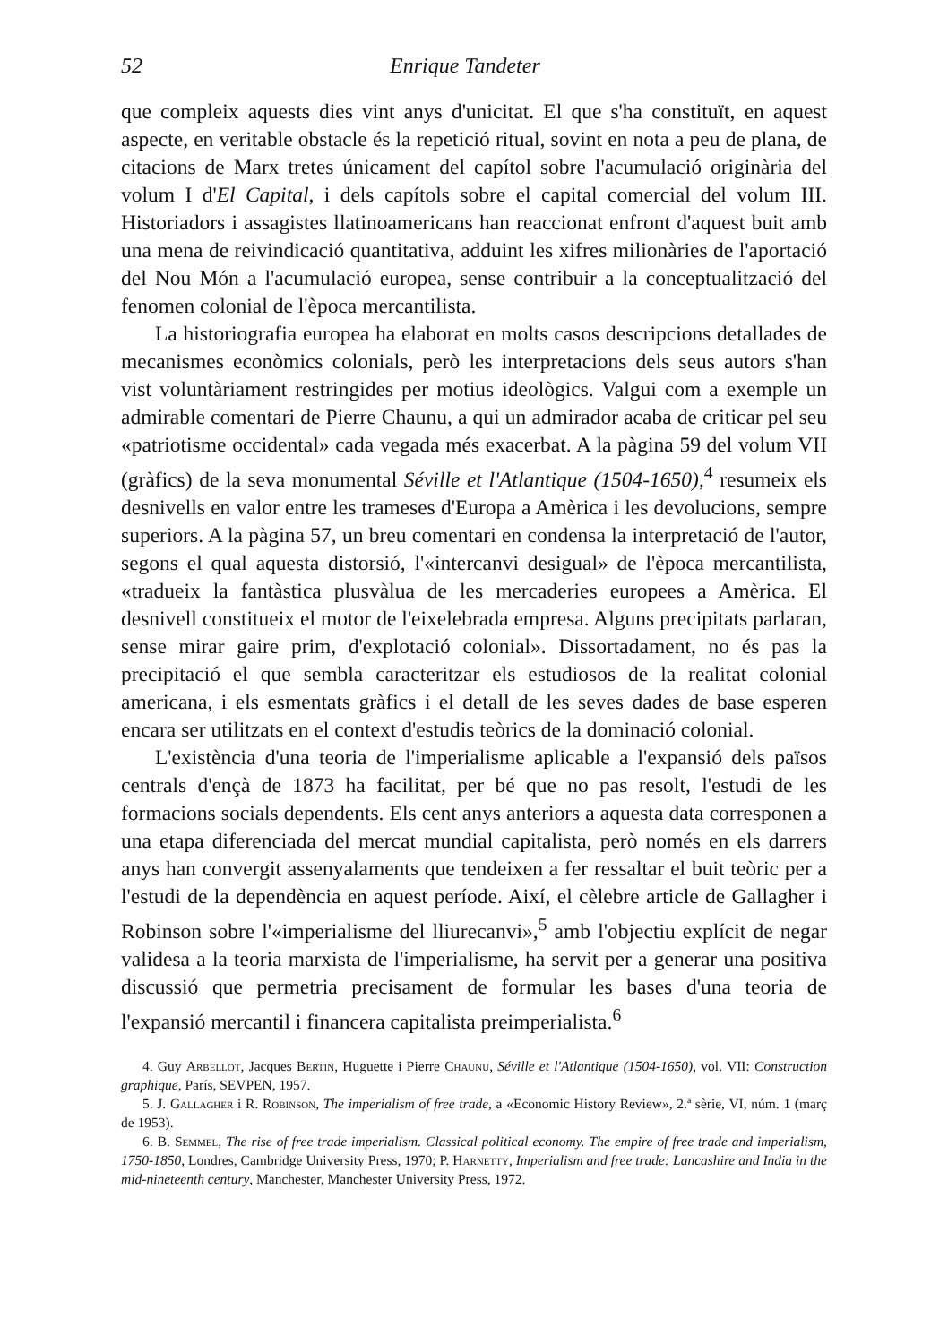52 Enrique Tandeter
que compleix aquests dies vint anys d'unicitat. El que s'ha constituït, en aquest aspecte, en veritable obstacle és la repetició ritual, sovint en nota a peu de plana, de citacions de Marx tretes únicament del capítol sobre l'acumulació originària del volum I d'El Capital, i dels capítols sobre el capital comercial del volum III. Historiadors i assagistes llatinoamericans han reaccionat enfront d'aquest buit amb una mena de reivindicació quantitativa, adduint les xifres milionàries de l'aportació del Nou Món a l'acumulació europea, sense contribuir a la conceptualització del fenomen colonial de l'època mercantilista.
La historiografia europea ha elaborat en molts casos descripcions detallades de mecanismes econòmics colonials, però les interpretacions dels seus autors s'han vist voluntàriament restringides per motius ideològics. Valgui com a exemple un admirable comentari de Pierre Chaunu, a qui un admirador acaba de criticar pel seu «patriotisme occidental» cada vegada més exacerbat. A la pàgina 59 del volum VII (gràfics) de la seva monumental Séville et l'Atlantique (1504-1650),<sup>4</sup> resumeix els desnivells en valor entre les trameses d'Europa a Amèrica i les devolucions, sempre superiors. A la pàgina 57, un breu comentari en condensa la interpretació de l'autor, segons el qual aquesta distorsió, l'«intercanvi desigual» de l'època mercantilista, «tradueix la fantàstica plusvàlua de les mercaderies europees a Amèrica. El desnivell constitueix el motor de l'eixelebrada empresa. Alguns precipitats parlaran, sense mirar gaire prim, d'explotació colonial». Dissortadament, no és pas la precipitació el que sembla caracteritzar els estudiosos de la realitat colonial americana, i els esmentats gràfics i el detall de les seves dades de base esperen encara ser utilitzats en el context d'estudis teòrics de la dominació colonial.
L'existència d'una teoria de l'imperialisme aplicable a l'expansió dels països centrals d'ençà de 1873 ha facilitat, per bé que no pas resolt, l'estudi de les formacions socials dependents. Els cent anys anteriors a aquesta data corresponen a una etapa diferenciada del mercat mundial capitalista, però només en els darrers anys han convergit assenyalaments que tendeixen a fer ressaltar el buit teòric per a l'estudi de la dependència en aquest període. Així, el cèlebre article de Gallagher i Robinson sobre l'«imperialisme del lliurecanvi»,<sup>5</sup> amb l'objectiu explícit de negar validesa a la teoria marxista de l'imperialisme, ha servit per a generar una positiva discussió que permetria precisament de formular les bases d'una teoria de l'expansió mercantil i financera capitalista preimperialista.<sup>6</sup>
4. Guy Arbellot, Jacques Bertin, Huguette i Pierre Chaunu, Séville et l'Atlantique (1504-1650), vol. VII: Construction graphique, París, SEVPEN, 1957.
5. J. Gallagher i R. Robinson, The imperialism of free trade, a «Economic History Review», 2.ª sèrie, VI, núm. 1 (març de 1953).
6. B. Semmel, The rise of free trade imperialism. Classical political economy. The empire of free trade and imperialism, 1750-1850, Londres, Cambridge University Press, 1970; P. Harnetty, Imperialism and free trade: Lancashire and India in the mid-nineteenth century, Manchester, Manchester University Press, 1972.